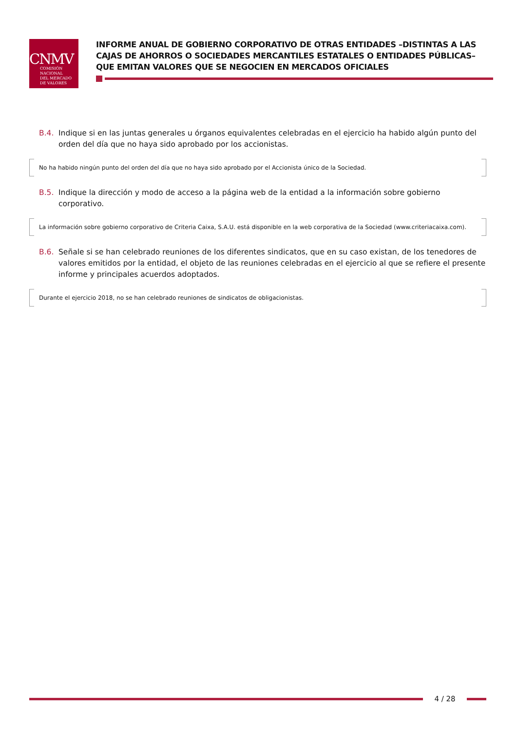CNMV
COMISIÓN
NACIONAL
DEL MERCADO
DE VALORES
INFORME ANUAL DE GOBIERNO CORPORATIVO DE OTRAS ENTIDADES –DISTINTAS A LAS CAJAS DE AHORROS O SOCIEDADES MERCANTILES ESTATALES O ENTIDADES PÚBLICAS– QUE EMITAN VALORES QUE SE NEGOCIEN EN MERCADOS OFICIALES
B.4. Indique si en las juntas generales u órganos equivalentes celebradas en el ejercicio ha habido algún punto del orden del día que no haya sido aprobado por los accionistas.
No ha habido ningún punto del orden del día que no haya sido aprobado por el Accionista único de la Sociedad.
B.5. Indique la dirección y modo de acceso a la página web de la entidad a la información sobre gobierno corporativo.
La información sobre gobierno corporativo de Criteria Caixa, S.A.U. está disponible en la web corporativa de la Sociedad (www.criteriacaixa.com).
B.6. Señale si se han celebrado reuniones de los diferentes sindicatos, que en su caso existan, de los tenedores de valores emitidos por la entidad, el objeto de las reuniones celebradas en el ejercicio al que se refiere el presente informe y principales acuerdos adoptados.
Durante el ejercicio 2018, no se han celebrado reuniones de sindicatos de obligacionistas.
4 / 28